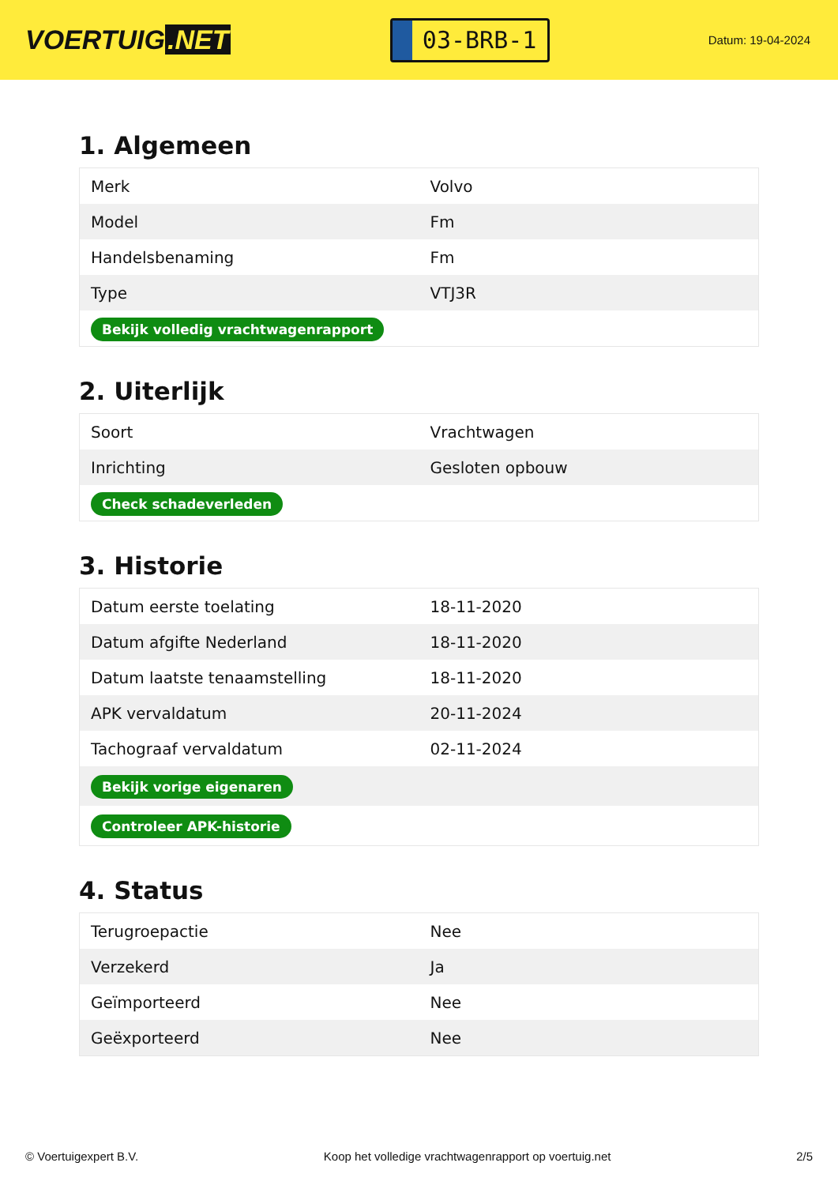VOERTUIG.NET
03-BRB-1
Datum: 19-04-2024
1. Algemeen
| Merk | Volvo |
| Model | Fm |
| Handelsbenaming | Fm |
| Type | VTJ3R |
| Bekijk volledig vrachtwagenrapport | |
2. Uiterlijk
| Soort | Vrachtwagen |
| Inrichting | Gesloten opbouw |
| Check schadeverleden | |
3. Historie
| Datum eerste toelating | 18-11-2020 |
| Datum afgifte Nederland | 18-11-2020 |
| Datum laatste tenaamstelling | 18-11-2020 |
| APK vervaldatum | 20-11-2024 |
| Tachograaf vervaldatum | 02-11-2024 |
| Bekijk vorige eigenaren | |
| Controleer APK-historie | |
4. Status
| Terugroepactie | Nee |
| Verzekerd | Ja |
| Geïmporteerd | Nee |
| Geëxporteerd | Nee |
© Voertuigexpert B.V. Koop het volledige vrachtwagenrapport op voertuig.net 2/5